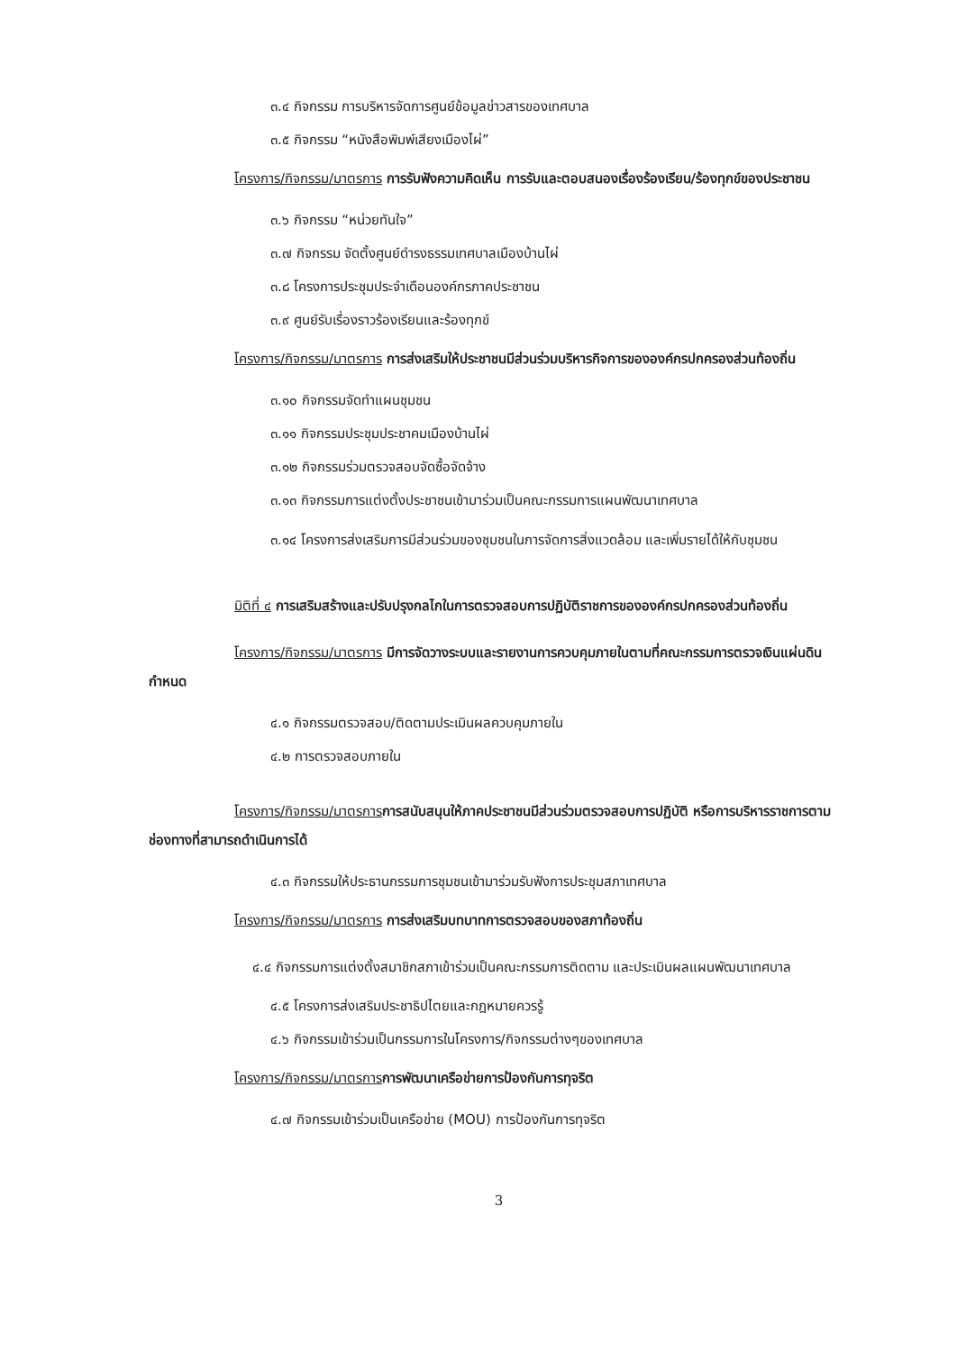๓.๔ กิจกรรม การบริหารจัดการศูนย์ข้อมูลข่าวสารของเทศบาล
๓.๕ กิจกรรม “หนังสือพิมพ์เสียงเมืองไผ่”
โครงการ/กิจกรรม/มาตรการ การรับฟังความคิดเห็น การรับและตอบสนองเรื่องร้องเรียน/ร้องทุกข์ของประชาชน
๓.๖ กิจกรรม “หน่วยทันใจ”
๓.๗ กิจกรรม จัดตั้งศูนย์ดำรงธรรมเทศบาลเมืองบ้านไผ่
๓.๘ โครงการประชุมประจำเดือนองค์กรภาคประชาชน
๓.๙ ศูนย์รับเรื่องราวร้องเรียนและร้องทุกข์
โครงการ/กิจกรรม/มาตรการ การส่งเสริมให้ประชาชนมีส่วนร่วมบริหารกิจการขององค์กรปกครองส่วนท้องถิ่น
๓.๑๐ กิจกรรมจัดทำแผนชุมชน
๓.๑๑ กิจกรรมประชุมประชาคมเมืองบ้านไผ่
๓.๑๒ กิจกรรมร่วมตรวจสอบจัดซื้อจัดจ้าง
๓.๑๓ กิจกรรมการแต่งตั้งประชาชนเข้ามาร่วมเป็นคณะกรรมการแผนพัฒนาเทศบาล
๓.๑๔ โครงการส่งเสริมการมีส่วนร่วมของชุมชนในการจัดการสิ่งแวดล้อม และเพิ่มรายได้ให้กับชุมชน
มิติที่ ๔ การเสริมสร้างและปรับปรุงกลไกในการตรวจสอบการปฏิบัติราชการขององค์กรปกครองส่วนท้องถิ่น
โครงการ/กิจกรรม/มาตรการ มีการจัดวางระบบและรายงานการควบคุมภายในตามที่คณะกรรมการตรวจเงินแผ่นดินกำหนด
๔.๑ กิจกรรมตรวจสอบ/ติดตามประเมินผลควบคุมภายใน
๔.๒ การตรวจสอบภายใน
โครงการ/กิจกรรม/มาตรการการสนับสนุนให้ภาคประชาชนมีส่วนร่วมตรวจสอบการปฏิบัติ หรือการบริหารราชการตามช่องทางที่สามารถดำเนินการได้
๔.๓ กิจกรรมให้ประธานกรรมการชุมชนเข้ามาร่วมรับฟังการประชุมสภาเทศบาล
โครงการ/กิจกรรม/มาตรการ การส่งเสริมบทบาทการตรวจสอบของสภาท้องถิ่น
๔.๔ กิจกรรมการแต่งตั้งสมาชิกสภาเข้าร่วมเป็นคณะกรรมการติดตาม และประเมินผลแผนพัฒนาเทศบาล
๔.๕ โครงการส่งเสริมประชาธิปไตยและกฎหมายควรรู้
๔.๖ กิจกรรมเข้าร่วมเป็นกรรมการในโครงการ/กิจกรรมต่างๆของเทศบาล
โครงการ/กิจกรรม/มาตรการการพัฒนาเครือข่ายการป้องกันการทุจริต
๔.๗ กิจกรรมเข้าร่วมเป็นเครือข่าย (MOU) การป้องกันการทุจริต
3